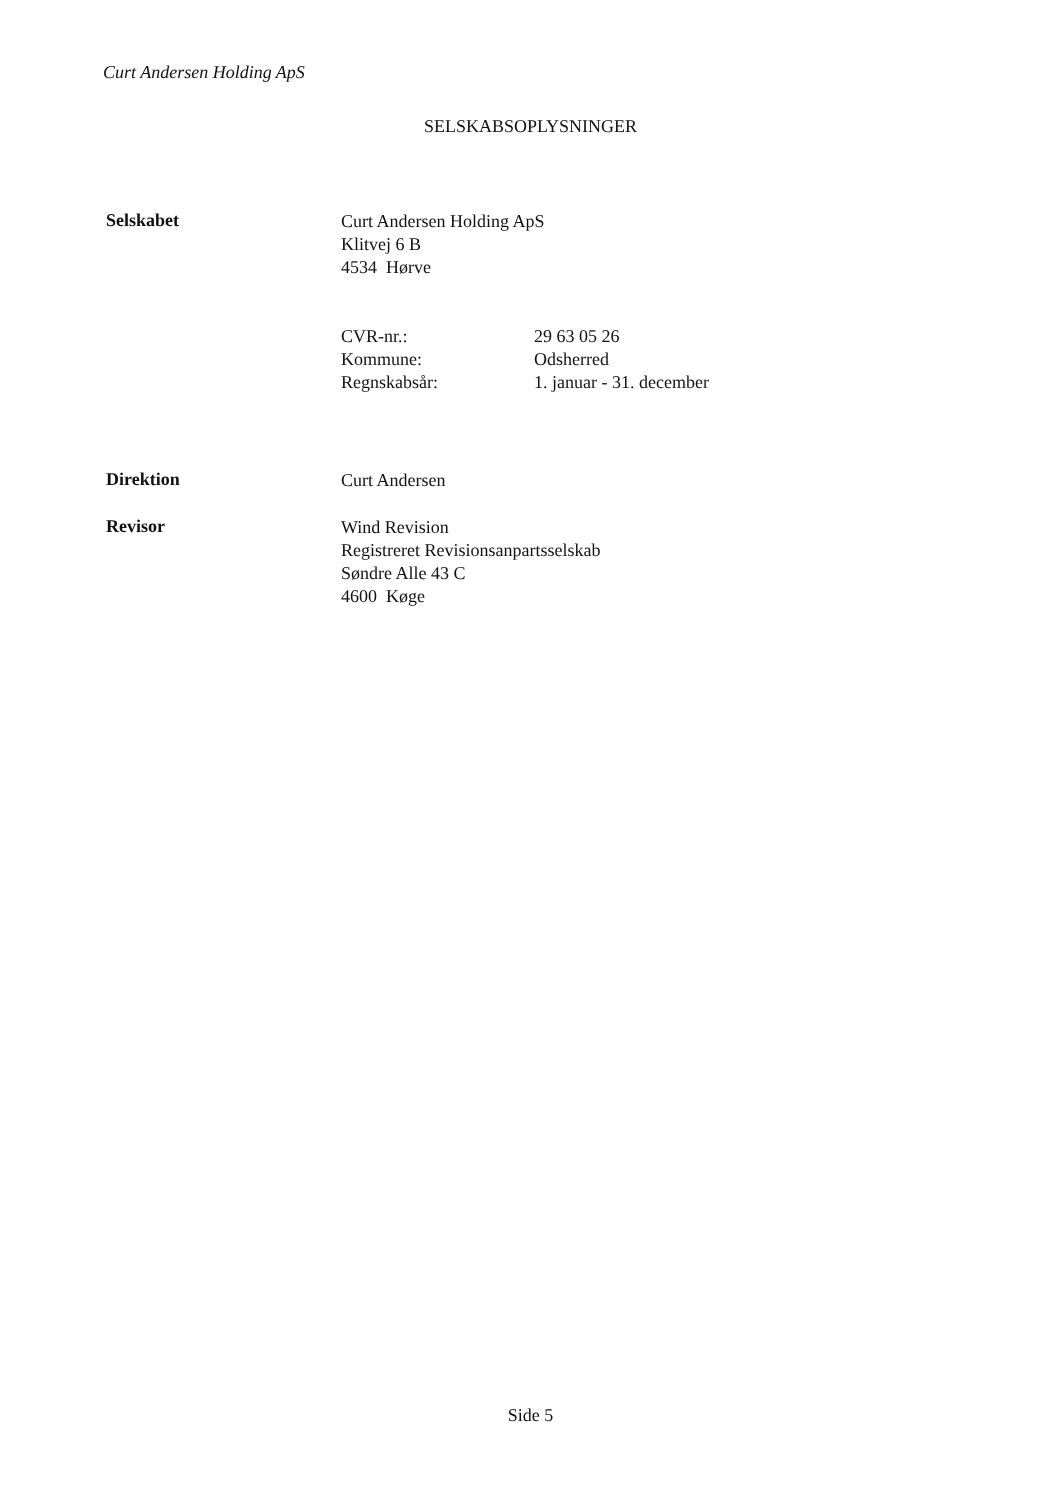Curt Andersen Holding ApS
SELSKABSOPLYSNINGER
Selskabet
Curt Andersen Holding ApS
Klitvej 6 B
4534 Hørve
CVR-nr.: 29 63 05 26
Kommune: Odsherred
Regnskabsår: 1. januar - 31. december
Direktion
Curt Andersen
Revisor
Wind Revision
Registreret Revisionsanpartsselskab
Søndre Alle 43 C
4600 Køge
Side 5